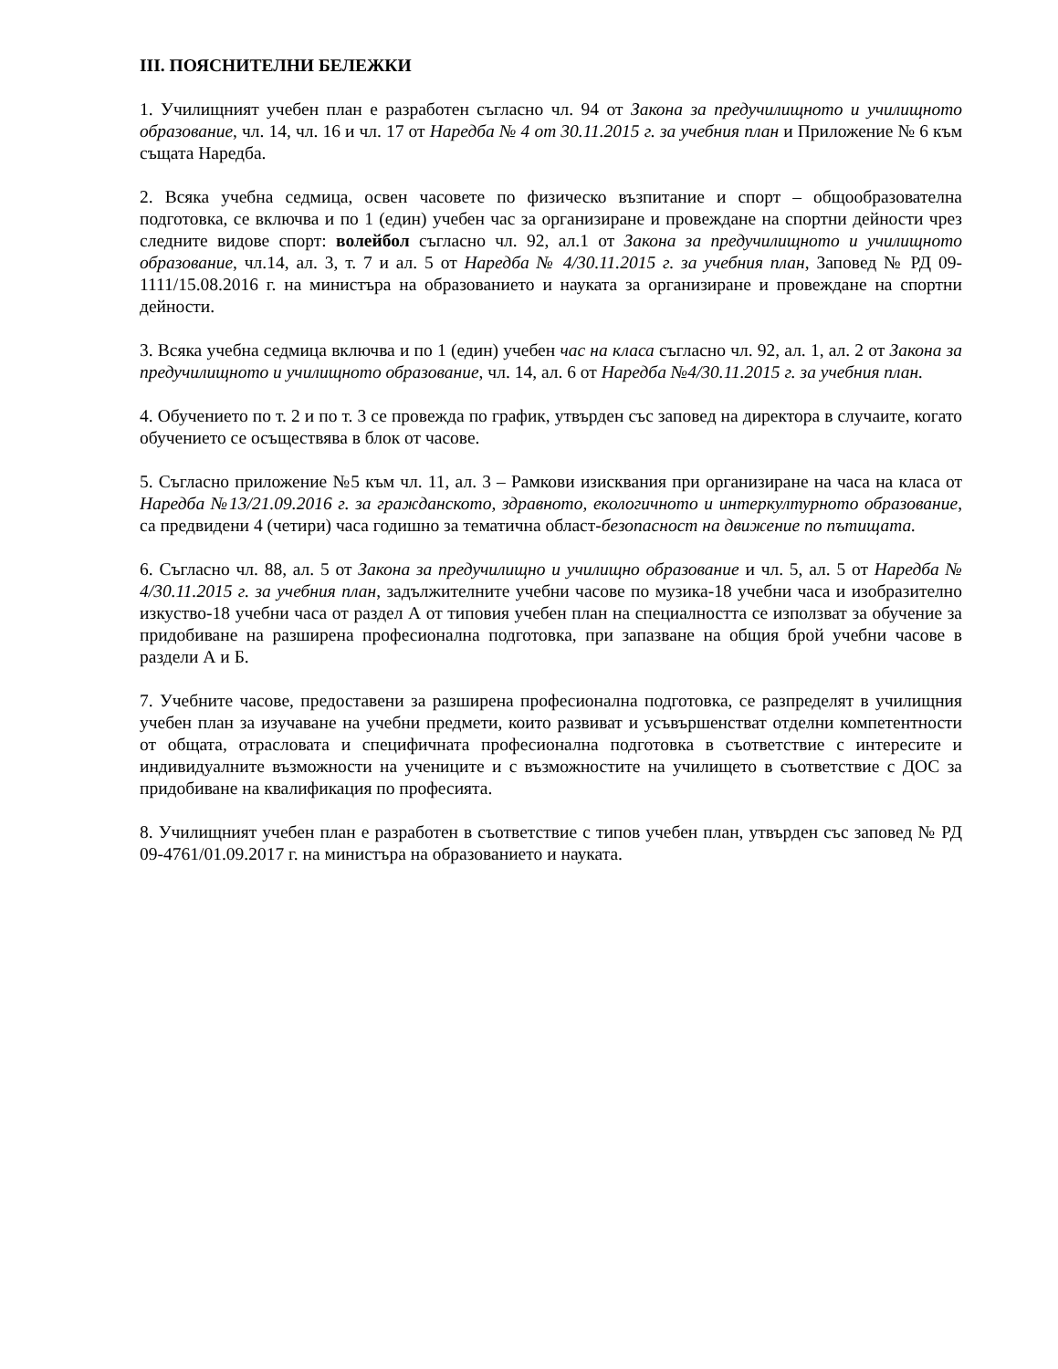III. ПОЯСНИТЕЛНИ БЕЛЕЖКИ
1. Училищният учебен план е разработен съгласно чл. 94 от Закона за предучилищното и училищното образование, чл. 14, чл. 16 и чл. 17 от Наредба № 4 от 30.11.2015 г. за учебния план и Приложение № 6 към същата Наредба.
2. Всяка учебна седмица, освен часовете по физическо възпитание и спорт – общообразователна подготовка, се включва и по 1 (един) учебен час за организиране и провеждане на спортни дейности чрез следните видове спорт: волейбол съгласно чл. 92, ал.1 от Закона за предучилищното и училищното образование, чл.14, ал. 3, т. 7 и ал. 5 от Наредба № 4/30.11.2015 г. за учебния план, Заповед № РД 09-1111/15.08.2016 г. на министъра на образованието и науката за организиране и провеждане на спортни дейности.
3. Всяка учебна седмица включва и по 1 (един) учебен час на класа съгласно чл. 92, ал. 1, ал. 2 от Закона за предучилищното и училищното образование, чл. 14, ал. 6 от Наредба №4/30.11.2015 г. за учебния план.
4. Обучението по т. 2 и по т. 3 се провежда по график, утвърден със заповед на директора в случаите, когато обучението се осъществява в блок от часове.
5. Съгласно приложение №5 към чл. 11, ал. 3 – Рамкови изисквания при организиране на часа на класа от Наредба №13/21.09.2016 г. за гражданското, здравното, екологичното и интеркултурното образование, са предвидени 4 (четири) часа годишно за тематична област-безопасност на движение по пътищата.
6. Съгласно чл. 88, ал. 5 от Закона за предучилищно и училищно образование и чл. 5, ал. 5 от Наредба № 4/30.11.2015 г. за учебния план, задължителните учебни часове по музика-18 учебни часа и изобразително изкуство-18 учебни часа от раздел А от типовия учебен план на специалността се използват за обучение за придобиване на разширена професионална подготовка, при запазване на общия брой учебни часове в раздели А и Б.
7. Учебните часове, предоставени за разширена професионална подготовка, се разпределят в училищния учебен план за изучаване на учебни предмети, които развиват и усъвършенстват отделни компетентности от общата, отрасловата и специфичната професионална подготовка в съответствие с интересите и индивидуалните възможности на учениците и с възможностите на училището в съответствие с ДОС за придобиване на квалификация по професията.
8. Училищният учебен план е разработен в съответствие с типов учебен план, утвърден със заповед № РД 09-4761/01.09.2017 г. на министъра на образованието и науката.